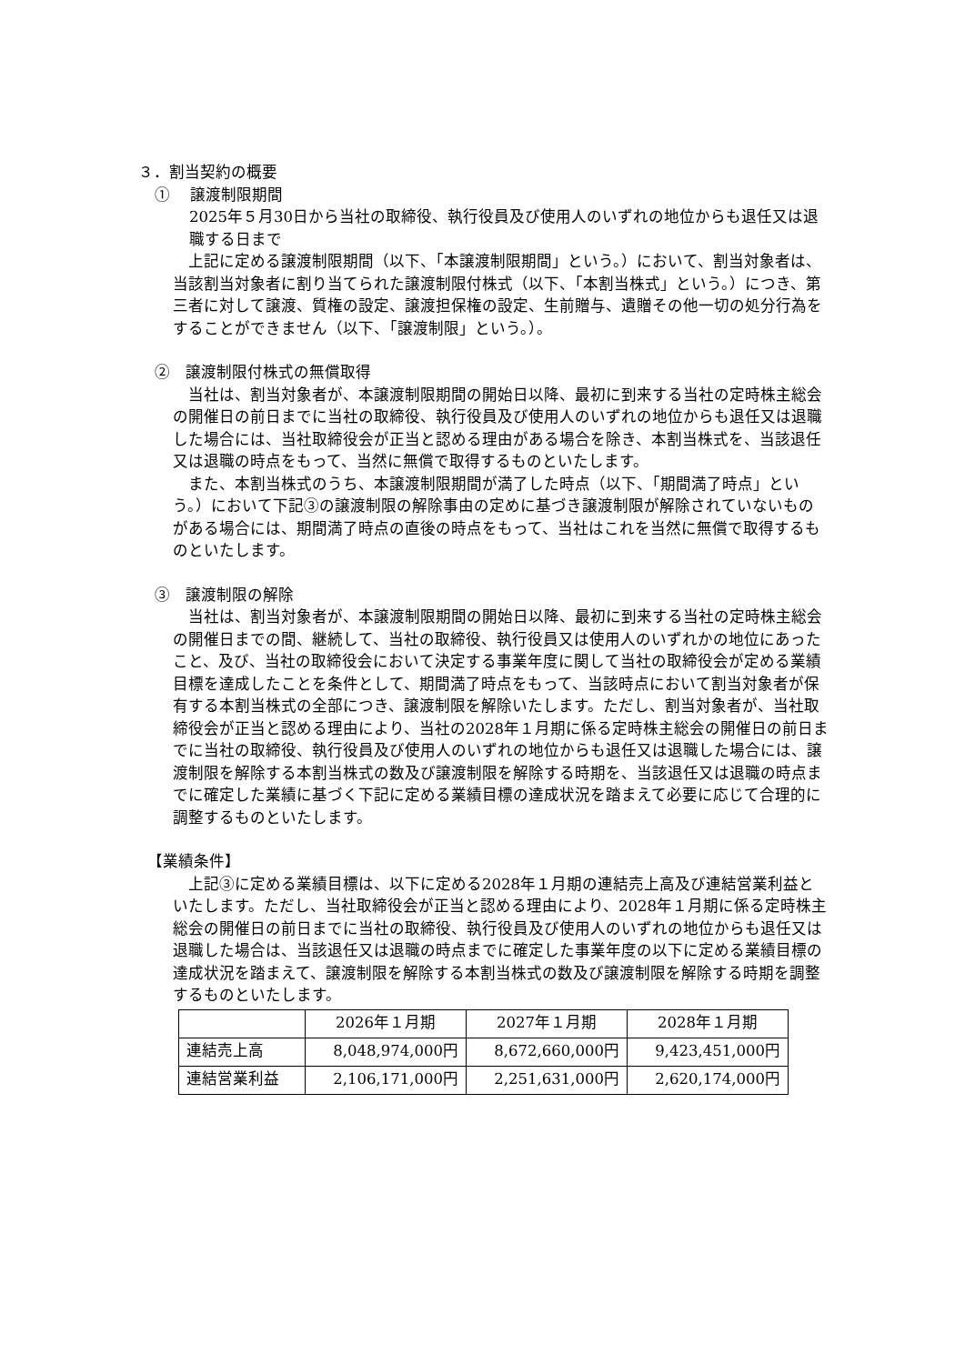３．割当契約の概要
①　 譲渡制限期間
2025年５月30日から当社の取締役、執行役員及び使用人のいずれの地位からも退任又は退職する日まで
上記に定める譲渡制限期間（以下、「本譲渡制限期間」という。）において、割当対象者は、当該割当対象者に割り当てられた譲渡制限付株式（以下、「本割当株式」という。）につき、第三者に対して譲渡、質権の設定、譲渡担保権の設定、生前贈与、遺贈その他一切の処分行為をすることができません（以下、「譲渡制限」という。）。
②　譲渡制限付株式の無償取得
当社は、割当対象者が、本譲渡制限期間の開始日以降、最初に到来する当社の定時株主総会の開催日の前日までに当社の取締役、執行役員及び使用人のいずれの地位からも退任又は退職した場合には、当社取締役会が正当と認める理由がある場合を除き、本割当株式を、当該退任又は退職の時点をもって、当然に無償で取得するものといたします。
また、本割当株式のうち、本譲渡制限期間が満了した時点（以下、「期間満了時点」という。）において下記③の譲渡制限の解除事由の定めに基づき譲渡制限が解除されていないものがある場合には、期間満了時点の直後の時点をもって、当社はこれを当然に無償で取得するものといたします。
③　譲渡制限の解除
当社は、割当対象者が、本譲渡制限期間の開始日以降、最初に到来する当社の定時株主総会の開催日までの間、継続して、当社の取締役、執行役員又は使用人のいずれかの地位にあったこと、及び、当社の取締役会において決定する事業年度に関して当社の取締役会が定める業績目標を達成したことを条件として、期間満了時点をもって、当該時点において割当対象者が保有する本割当株式の全部につき、譲渡制限を解除いたします。ただし、割当対象者が、当社取締役会が正当と認める理由により、当社の2028年１月期に係る定時株主総会の開催日の前日までに当社の取締役、執行役員及び使用人のいずれの地位からも退任又は退職した場合には、譲渡制限を解除する本割当株式の数及び譲渡制限を解除する時期を、当該退任又は退職の時点までに確定した業績に基づく下記に定める業績目標の達成状況を踏まえて必要に応じて合理的に調整するものといたします。
【業績条件】
上記③に定める業績目標は、以下に定める2028年１月期の連結売上高及び連結営業利益といたします。ただし、当社取締役会が正当と認める理由により、2028年１月期に係る定時株主総会の開催日の前日までに当社の取締役、執行役員及び使用人のいずれの地位からも退任又は退職した場合は、当該退任又は退職の時点までに確定した事業年度の以下に定める業績目標の達成状況を踏まえて、譲渡制限を解除する本割当株式の数及び譲渡制限を解除する時期を調整するものといたします。
| | 2026年１月期 | 2027年１月期 | 2028年１月期 |
| 連結売上高 | 8,048,974,000円 | 8,672,660,000円 | 9,423,451,000円 |
| 連結営業利益 | 2,106,171,000円 | 2,251,631,000円 | 2,620,174,000円 |